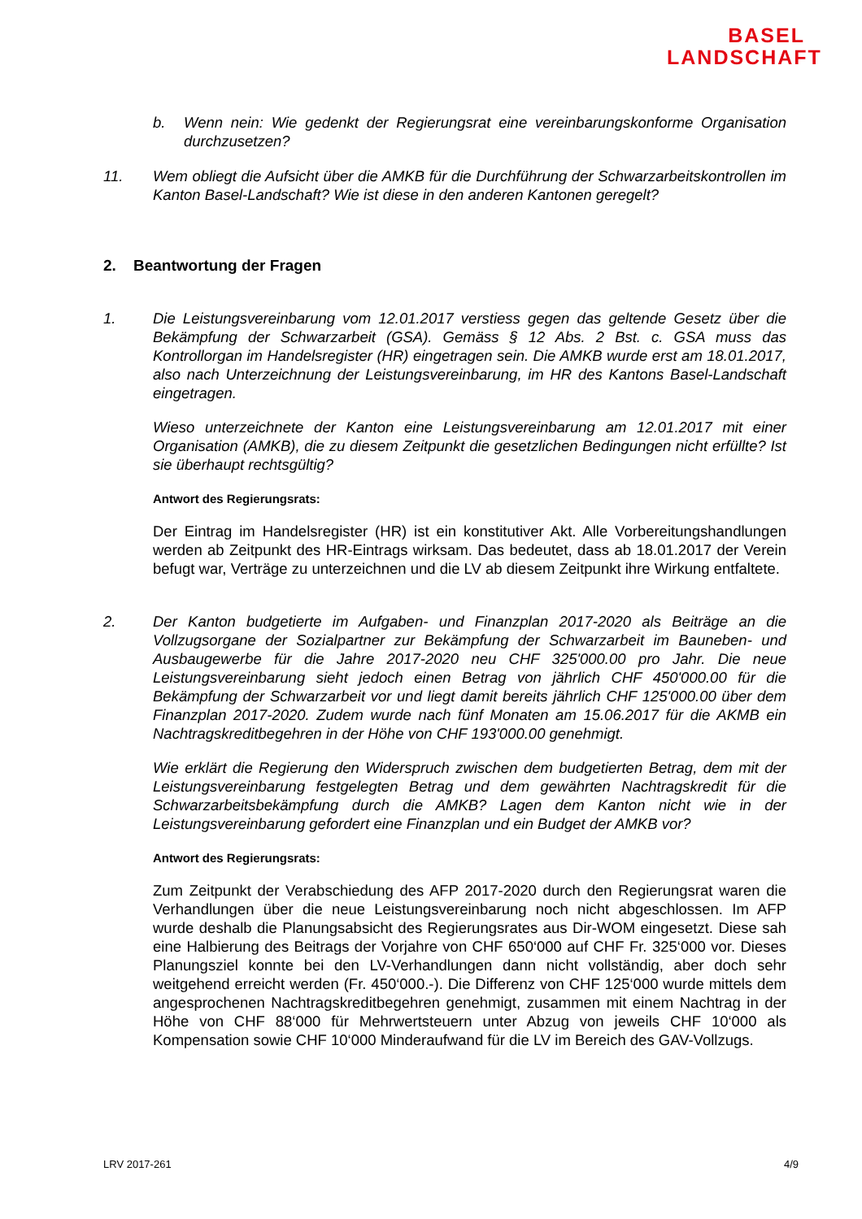BASEL
LANDSCHAFT
b. Wenn nein: Wie gedenkt der Regierungsrat eine vereinbarungskonforme Organisation durchzusetzen?
11. Wem obliegt die Aufsicht über die AMKB für die Durchführung der Schwarzarbeitskontrollen im Kanton Basel-Landschaft? Wie ist diese in den anderen Kantonen geregelt?
2. Beantwortung der Fragen
1. Die Leistungsvereinbarung vom 12.01.2017 verstiess gegen das geltende Gesetz über die Bekämpfung der Schwarzarbeit (GSA). Gemäss § 12 Abs. 2 Bst. c. GSA muss das Kontrollorgan im Handelsregister (HR) eingetragen sein. Die AMKB wurde erst am 18.01.2017, also nach Unterzeichnung der Leistungsvereinbarung, im HR des Kantons Basel-Landschaft eingetragen.
Wieso unterzeichnete der Kanton eine Leistungsvereinbarung am 12.01.2017 mit einer Organisation (AMKB), die zu diesem Zeitpunkt die gesetzlichen Bedingungen nicht erfüllte? Ist sie überhaupt rechtsgültig?
Antwort des Regierungsrats:
Der Eintrag im Handelsregister (HR) ist ein konstitutiver Akt. Alle Vorbereitungshandlungen werden ab Zeitpunkt des HR-Eintrags wirksam. Das bedeutet, dass ab 18.01.2017 der Verein befugt war, Verträge zu unterzeichnen und die LV ab diesem Zeitpunkt ihre Wirkung entfaltete.
2. Der Kanton budgetierte im Aufgaben- und Finanzplan 2017-2020 als Beiträge an die Vollzugsorgane der Sozialpartner zur Bekämpfung der Schwarzarbeit im Bauneben- und Ausbaugewerbe für die Jahre 2017-2020 neu CHF 325'000.00 pro Jahr. Die neue Leistungsvereinbarung sieht jedoch einen Betrag von jährlich CHF 450'000.00 für die Bekämpfung der Schwarzarbeit vor und liegt damit bereits jährlich CHF 125'000.00 über dem Finanzplan 2017-2020. Zudem wurde nach fünf Monaten am 15.06.2017 für die AKMB ein Nachtragskreditbegehren in der Höhe von CHF 193'000.00 genehmigt.
Wie erklärt die Regierung den Widerspruch zwischen dem budgetierten Betrag, dem mit der Leistungsvereinbarung festgelegten Betrag und dem gewährten Nachtragskredit für die Schwarzarbeitsbekämpfung durch die AMKB? Lagen dem Kanton nicht wie in der Leistungsvereinbarung gefordert eine Finanzplan und ein Budget der AMKB vor?
Antwort des Regierungsrats:
Zum Zeitpunkt der Verabschiedung des AFP 2017-2020 durch den Regierungsrat waren die Verhandlungen über die neue Leistungsvereinbarung noch nicht abgeschlossen. Im AFP wurde deshalb die Planungsabsicht des Regierungsrates aus Dir-WOM eingesetzt. Diese sah eine Halbierung des Beitrags der Vorjahre von CHF 650‘000 auf CHF Fr. 325‘000 vor. Dieses Planungsziel konnte bei den LV-Verhandlungen dann nicht vollständig, aber doch sehr weitgehend erreicht werden (Fr. 450‘000.-). Die Differenz von CHF 125‘000 wurde mittels dem angesprochenen Nachtragskreditbegehren genehmigt, zusammen mit einem Nachtrag in der Höhe von CHF 88‘000 für Mehrwertsteuern unter Abzug von jeweils CHF 10‘000 als Kompensation sowie CHF 10‘000 Minderaufwand für die LV im Bereich des GAV-Vollzugs.
LRV 2017-261 4/9